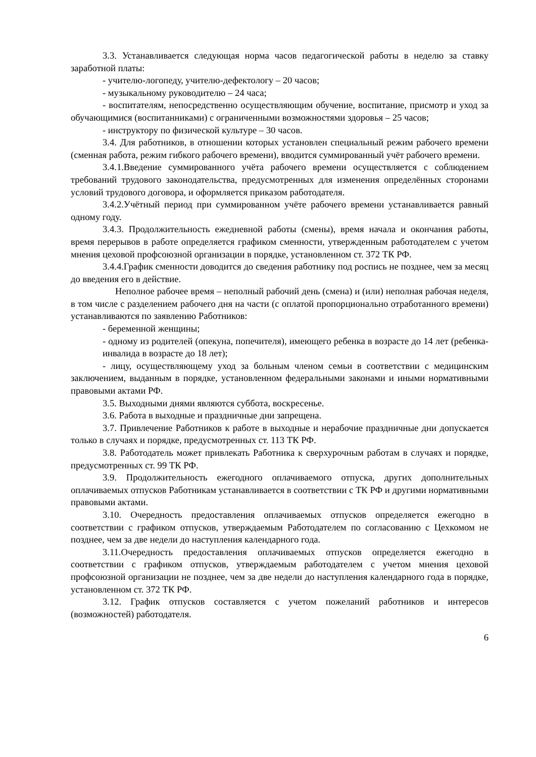3.3. Устанавливается следующая норма часов педагогической работы в неделю за ставку заработной платы:
- учителю-логопеду, учителю-дефектологу – 20 часов;
- музыкальному руководителю – 24 часа;
- воспитателям, непосредственно осуществляющим обучение, воспитание, присмотр и уход за обучающимися (воспитанниками) с ограниченными возможностями здоровья – 25 часов;
- инструктору по физической культуре – 30 часов.
3.4. Для работников, в отношении которых установлен специальный режим рабочего времени (сменная работа, режим гибкого рабочего времени), вводится суммированный учёт рабочего времени.
3.4.1.Введение суммированного учёта рабочего времени осуществляется с соблюдением требований трудового законодательства, предусмотренных для изменения определённых сторонами условий трудового договора, и оформляется приказом работодателя.
3.4.2.Учётный период при суммированном учёте рабочего времени устанавливается равный одному году.
3.4.3. Продолжительность ежедневной работы (смены), время начала и окончания работы, время перерывов в работе определяется графиком сменности, утвержденным работодателем с учетом мнения цеховой профсоюзной организации в порядке, установленном ст. 372 ТК РФ.
3.4.4.График сменности доводится до сведения работнику под роспись не позднее, чем за месяц до введения его в действие.
Неполное рабочее время – неполный рабочий день (смена) и (или) неполная рабочая неделя, в том числе с разделением рабочего дня на части (с оплатой пропорционально отработанного времени) устанавливаются по заявлению Работников:
- беременной женщины;
- одному из родителей (опекуна, попечителя), имеющего ребенка в возрасте до 14 лет (ребенка-инвалида в возрасте до 18 лет);
- лицу, осуществляющему уход за больным членом семьи в соответствии с медицинским заключением, выданным в порядке, установленном федеральными законами и иными нормативными правовыми актами РФ.
3.5. Выходными днями являются суббота, воскресенье.
3.6. Работа в выходные и праздничные дни запрещена.
3.7. Привлечение Работников к работе в выходные и нерабочие праздничные дни допускается только в случаях и порядке, предусмотренных ст. 113 ТК РФ.
3.8. Работодатель может привлекать Работника к сверхурочным работам в случаях и порядке, предусмотренных ст. 99 ТК РФ.
3.9. Продолжительность ежегодного оплачиваемого отпуска, других дополнительных оплачиваемых отпусков Работникам устанавливается в соответствии с ТК РФ и другими нормативными правовыми актами.
3.10. Очередность предоставления оплачиваемых отпусков определяется ежегодно в соответствии с графиком отпусков, утверждаемым Работодателем по согласованию с Цехкомом не позднее, чем за две недели до наступления календарного года.
3.11.Очередность предоставления оплачиваемых отпусков определяется ежегодно в соответствии с графиком отпусков, утверждаемым работодателем с учетом мнения цеховой профсоюзной организации не позднее, чем за две недели до наступления календарного года в порядке, установленном ст. 372 ТК РФ.
3.12. График отпусков составляется с учетом пожеланий работников и интересов (возможностей) работодателя.
6